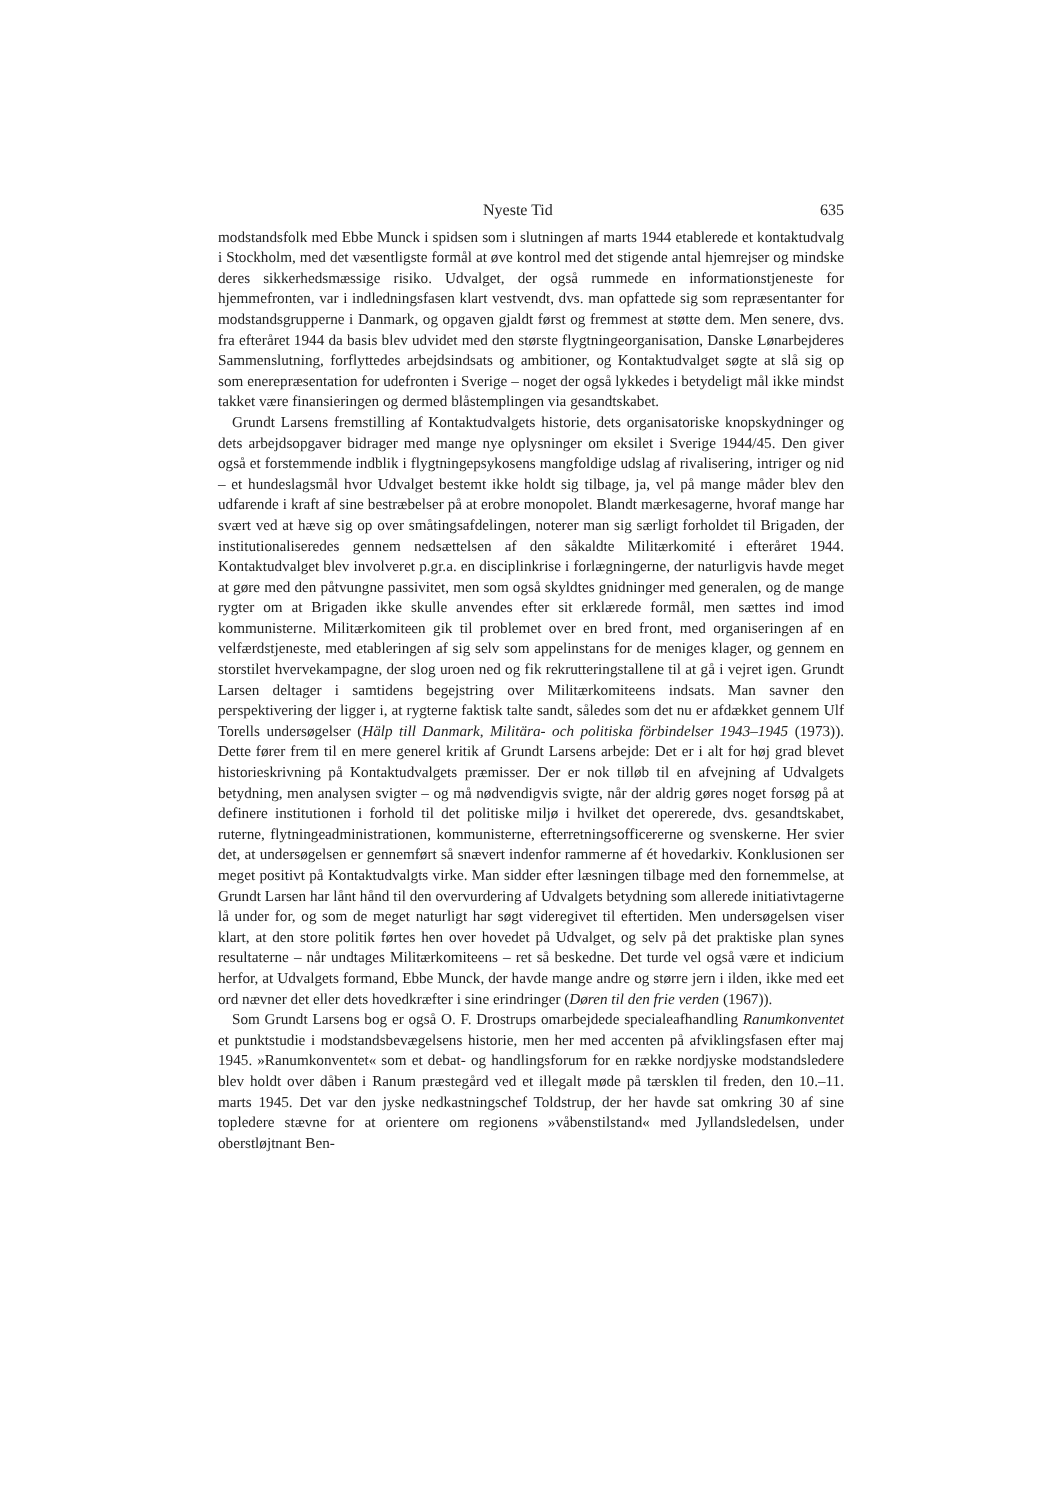Nyeste Tid 635
modstandsfolk med Ebbe Munck i spidsen som i slutningen af marts 1944 etablerede et kontaktudvalg i Stockholm, med det væsentligste formål at øve kontrol med det stigende antal hjemrejser og mindske deres sikkerhedsmæssige risiko. Udvalget, der også rummede en informationstjeneste for hjemmefronten, var i indledningsfasen klart vestvendt, dvs. man opfattede sig som repræsentanter for modstandsgrupperne i Danmark, og opgaven gjaldt først og fremmest at støtte dem. Men senere, dvs. fra efteråret 1944 da basis blev udvidet med den største flygtningeorganisation, Danske Lønarbejderes Sammenslutning, forflyttedes arbejdsindsats og ambitioner, og Kontaktudvalget søgte at slå sig op som enerepræsentation for udefronten i Sverige – noget der også lykkedes i betydeligt mål ikke mindst takket være finansieringen og dermed blåstemplingen via gesandtskabet.
Grundt Larsens fremstilling af Kontaktudvalgets historie, dets organisatoriske knopskydninger og dets arbejdsopgaver bidrager med mange nye oplysninger om eksilet i Sverige 1944/45. Den giver også et forstemmende indblik i flygtningepsykosens mangfoldige udslag af rivalisering, intriger og nid – et hundeslagsmål hvor Udvalget bestemt ikke holdt sig tilbage, ja, vel på mange måder blev den udfarende i kraft af sine bestræbelser på at erobre monopolet. Blandt mærkesagerne, hvoraf mange har svært ved at hæve sig op over småtingsafdelingen, noterer man sig særligt forholdet til Brigaden, der institutionaliseredes gennem nedsættelsen af den såkaldte Militærkomité i efteråret 1944. Kontaktudvalget blev involveret p.gr.a. en disciplinkrise i forlægningerne, der naturligvis havde meget at gøre med den påtvungne passivitet, men som også skyldtes gnidninger med generalen, og de mange rygter om at Brigaden ikke skulle anvendes efter sit erklærede formål, men sættes ind imod kommunisterne. Militærkomiteen gik til problemet over en bred front, med organiseringen af en velfærdstjeneste, med etableringen af sig selv som appelinstans for de meniges klager, og gennem en storstilet hvervekampagne, der slog uroen ned og fik rekrutteringstallene til at gå i vejret igen. Grundt Larsen deltager i samtidens begejstring over Militærkomiteens indsats. Man savner den perspektivering der ligger i, at rygterne faktisk talte sandt, således som det nu er afdækket gennem Ulf Torells undersøgelser (Hälp till Danmark, Militära- och politiska förbindelser 1943–1945 (1973)). Dette fører frem til en mere generel kritik af Grundt Larsens arbejde: Det er i alt for høj grad blevet historieskrivning på Kontaktudvalgets præmisser. Der er nok tilløb til en afvejning af Udvalgets betydning, men analysen svigter – og må nødvendigvis svigte, når der aldrig gøres noget forsøg på at definere institutionen i forhold til det politiske miljø i hvilket det opererede, dvs. gesandtskabet, ruterne, flytningeadministrationen, kommunisterne, efterretningsofficererne og svenskerne. Her svier det, at undersøgelsen er gennemført så snævert indenfor rammerne af ét hovedarkiv. Konklusionen ser meget positivt på Kontaktudvalgts virke. Man sidder efter læsningen tilbage med den fornemmelse, at Grundt Larsen har lånt hånd til den overvurdering af Udvalgets betydning som allerede initiativtagerne lå under for, og som de meget naturligt har søgt videregivet til eftertiden. Men undersøgelsen viser klart, at den store politik førtes hen over hovedet på Udvalget, og selv på det praktiske plan synes resultaterne – når undtages Militærkomiteens – ret så beskedne. Det turde vel også være et indicium herfor, at Udvalgets formand, Ebbe Munck, der havde mange andre og større jern i ilden, ikke med eet ord nævner det eller dets hovedkræfter i sine erindringer (Døren til den frie verden (1967)).
Som Grundt Larsens bog er også O. F. Drostrups omarbejdede specialeafhandling Ranumkonventet et punktstudie i modstandsbevægelsens historie, men her med accenten på afviklingsfasen efter maj 1945. »Ranumkonventet« som et debat- og handlingsforum for en række nordjyske modstandsledere blev holdt over dåben i Ranum præstegård ved et illegalt møde på tærsklen til freden, den 10.–11. marts 1945. Det var den jyske nedkastningschef Toldstrup, der her havde sat omkring 30 af sine topledere stævne for at orientere om regionens »våbenstilstand« med Jyllandsledelsen, under oberstløjtnant Ben-